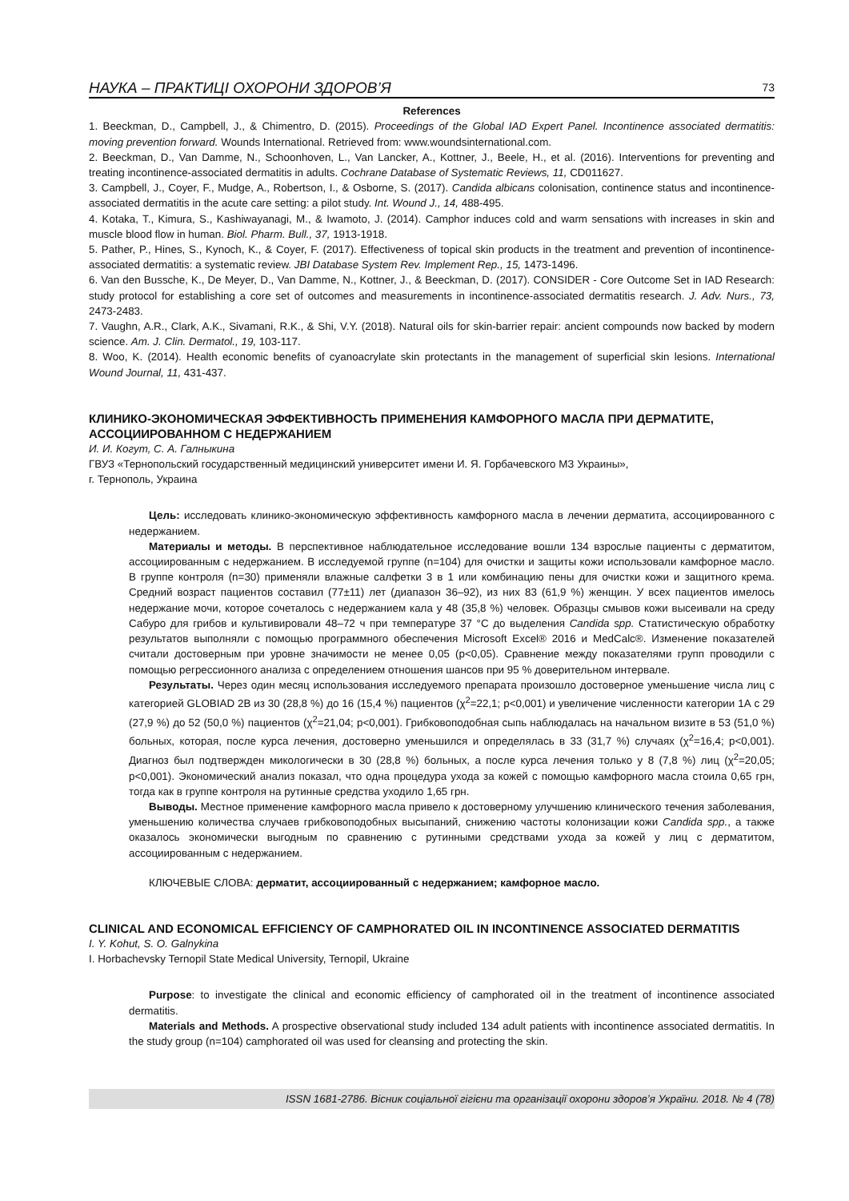НАУКА – ПРАКТИЦІ ОХОРОНИ ЗДОРОВ’Я 73
References
1. Beeckman, D., Campbell, J., & Chimentro, D. (2015). Proceedings of the Global IAD Expert Panel. Incontinence associated dermatitis: moving prevention forward. Wounds International. Retrieved from: www.woundsinternational.com.
2. Beeckman, D., Van Damme, N., Schoonhoven, L., Van Lancker, A., Kottner, J., Beele, H., et al. (2016). Interventions for preventing and treating incontinence-associated dermatitis in adults. Cochrane Database of Systematic Reviews, 11, CD011627.
3. Campbell, J., Coyer, F., Mudge, A., Robertson, I., & Osborne, S. (2017). Candida albicans colonisation, continence status and incontinence-associated dermatitis in the acute care setting: a pilot study. Int. Wound J., 14, 488-495.
4. Kotaka, T., Kimura, S., Kashiwayanagi, M., & Iwamoto, J. (2014). Camphor induces cold and warm sensations with increases in skin and muscle blood flow in human. Biol. Pharm. Bull., 37, 1913-1918.
5. Pather, P., Hines, S., Kynoch, K., & Coyer, F. (2017). Effectiveness of topical skin products in the treatment and prevention of incontinence-associated dermatitis: a systematic review. JBI Database System Rev. Implement Rep., 15, 1473-1496.
6. Van den Bussche, K., De Meyer, D., Van Damme, N., Kottner, J., & Beeckman, D. (2017). CONSIDER - Core Outcome Set in IAD Research: study protocol for establishing a core set of outcomes and measurements in incontinence-associated dermatitis research. J. Adv. Nurs., 73, 2473-2483.
7. Vaughn, A.R., Clark, A.K., Sivamani, R.K., & Shi, V.Y. (2018). Natural oils for skin-barrier repair: ancient compounds now backed by modern science. Am. J. Clin. Dermatol., 19, 103-117.
8. Woo, K. (2014). Health economic benefits of cyanoacrylate skin protectants in the management of superficial skin lesions. International Wound Journal, 11, 431-437.
КЛИНИКО-ЭКОНОМИЧЕСКАЯ ЭФФЕКТИВНОСТЬ ПРИМЕНЕНИЯ КАМФОРНОГО МАСЛА ПРИ ДЕРМАТИТЕ, АССОЦИИРОВАННОМ С НЕДЕРЖАНИЕМ
И. И. Когут, С. А. Галныкина
ГВУЗ «Тернопольский государственный медицинский университет имени И. Я. Горбачевского МЗ Украины»,
г. Тернополь, Украина
Цель: исследовать клинико-экономическую эффективность камфорного масла в лечении дерматита, ассоциированного с недержанием.
Материалы и методы. В перспективное наблюдательное исследование вошли 134 взрослые пациенты с дерматитом, ассоциированным с недержанием. В исследуемой группе (n=104) для очистки и защиты кожи использовали камфорное масло. В группе контроля (n=30) применяли влажные салфетки 3 в 1 или комбинацию пены для очистки кожи и защитного крема. Средний возраст пациентов составил (77±11) лет (диапазон 36–92), из них 83 (61,9 %) женщин. У всех пациентов имелось недержание мочи, которое сочеталось с недержанием кала у 48 (35,8 %) человек. Образцы смывов кожи высеивали на среду Сабуро для грибов и культивировали 48–72 ч при температуре 37 °С до выделения Candida spp. Статистическую обработку результатов выполняли с помощью программного обеспечения Microsoft Excel® 2016 и MedCalc®. Изменение показателей считали достоверным при уровне значимости не менее 0,05 (p<0,05). Сравнение между показателями групп проводили с помощью регрессионного анализа с определением отношения шансов при 95 % доверительном интервале.
Результаты. Через один месяц использования исследуемого препарата произошло достоверное уменьшение числа лиц с категорией GLOBIAD 2B из 30 (28,8 %) до 16 (15,4 %) пациентов (χ<sup>2</sup>=22,1; p<0,001) и увеличение численности категории 1А с 29 (27,9 %) до 52 (50,0 %) пациентов (χ<sup>2</sup>=21,04; p<0,001). Грибковоподобная сыпь наблюдалась на начальном визите в 53 (51,0 %) больных, которая, после курса лечения, достоверно уменьшился и определялась в 33 (31,7 %) случаях (χ<sup>2</sup>=16,4; p<0,001). Диагноз был подтвержден микологически в 30 (28,8 %) больных, а после курса лечения только у 8 (7,8 %) лиц (χ<sup>2</sup>=20,05; p<0,001). Экономический анализ показал, что одна процедура ухода за кожей с помощью камфорного масла стоила 0,65 грн, тогда как в группе контроля на рутинные средства уходило 1,65 грн.
Выводы. Местное применение камфорного масла привело к достоверному улучшению клинического течения заболевания, уменьшению количества случаев грибковоподобных высыпаний, снижению частоты колонизации кожи Candida spp., а также оказалось экономически выгодным по сравнению с рутинными средствами ухода за кожей у лиц с дерматитом, ассоциированным с недержанием.
КЛЮЧЕВЫЕ СЛОВА: дерматит, ассоциированный с недержанием; камфорное масло.
CLINICAL AND ECONOMICAL EFFICIENCY OF CAMPHORATED OIL IN INCONTINENCE ASSOCIATED DERMATITIS
I. Y. Kohut, S. O. Galnykina
I. Horbachevsky Ternopil State Medical University, Ternopil, Ukraine
Purpose: to investigate the clinical and economic efficiency of camphorated oil in the treatment of incontinence associated dermatitis.
Materials and Methods. A prospective observational study included 134 adult patients with incontinence associated dermatitis. In the study group (n=104) camphorated oil was used for cleansing and protecting the skin.
ISSN 1681-2786. Вісник соціальної гігієни та організації охорони здоров’я України. 2018. № 4 (78)